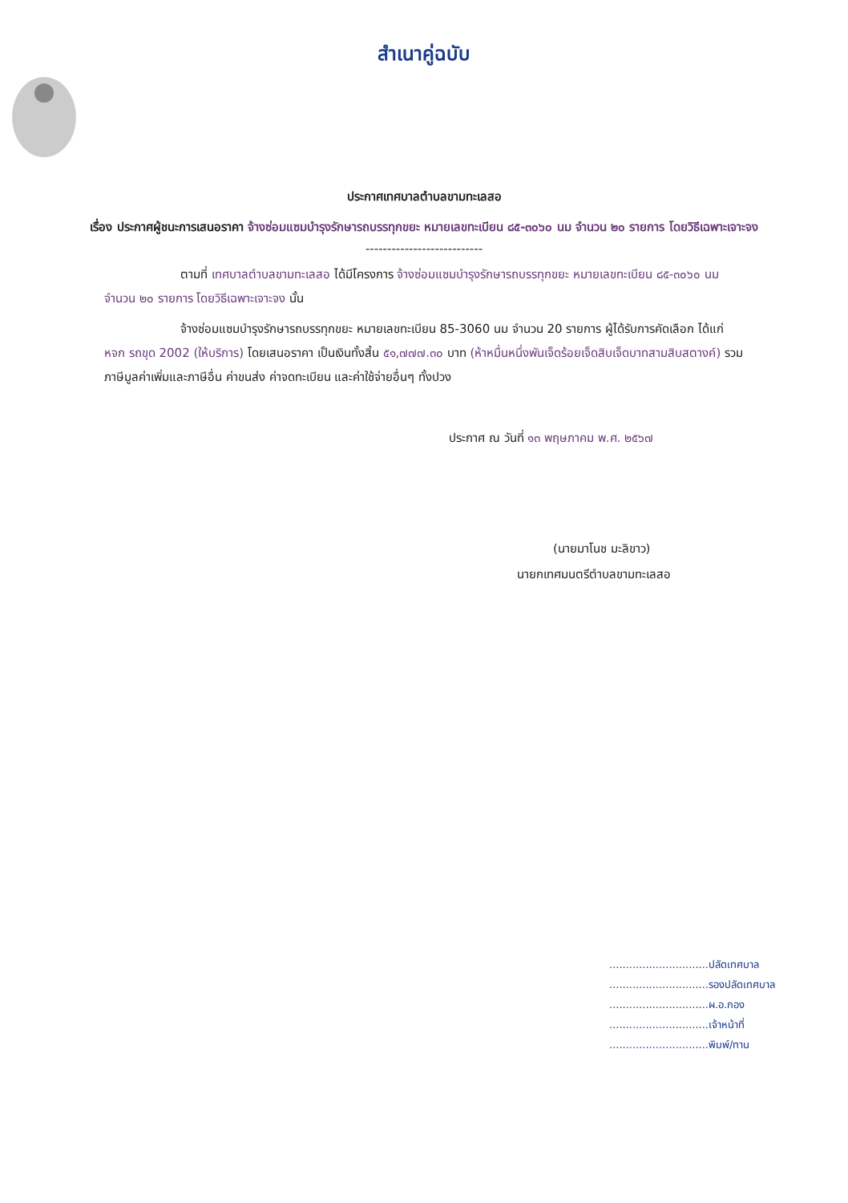สำเนาคู่ฉบับ
ประกาศเทศบาลตำบลขามทะเลสอ
เรื่อง ประกาศผู้ชนะการเสนอราคา จ้างซ่อมแซมบำรุงรักษารถบรรทุกขยะ หมายเลขทะเบียน ๘๕-๓๐๖๐ นม จำนวน ๒๐ รายการ โดยวิธีเฉพาะเจาะจง
---------------------------
ตามที่ เทศบาลตำบลขามทะเลสอ ได้มีโครงการ จ้างซ่อมแซมบำรุงรักษารถบรรทุกขยะ หมายเลขทะเบียน ๘๕-๓๐๖๐ นม จำนวน ๒๐ รายการ โดยวิธีเฉพาะเจาะจง นั้น
จ้างซ่อมแซมบำรุงรักษารถบรรทุกขยะ หมายเลขทะเบียน 85-3060 นม จำนวน 20 รายการ ผู้ได้รับการคัดเลือก ได้แก่ หจก รถขุด 2002 (ให้บริการ) โดยเสนอราคา เป็นเงินทั้งสิ้น ๕๑,๗๗๗.๓๐ บาท (ห้าหมื่นหนึ่งพันเจ็ดร้อยเจ็ดสิบเจ็ดบาทสามสิบสตางค์) รวมภาษีมูลค่าเพิ่มและภาษีอื่น ค่าขนส่ง ค่าจดทะเบียน และค่าใช้จ่ายอื่นๆ ทั้งปวง
ประกาศ ณ วันที่ ๑๓ พฤษภาคม พ.ศ. ๒๕๖๗
(นายมาโนช มะลิขาว)
นายกเทศมนตรีตำบลขามทะเลสอ
..............................ปลัดเทศบาล
..............................รองปลัดเทศบาล
..............................ผ.อ.กอง
..............................เจ้าหน้าที่
..............................พิมพ์/ทาน